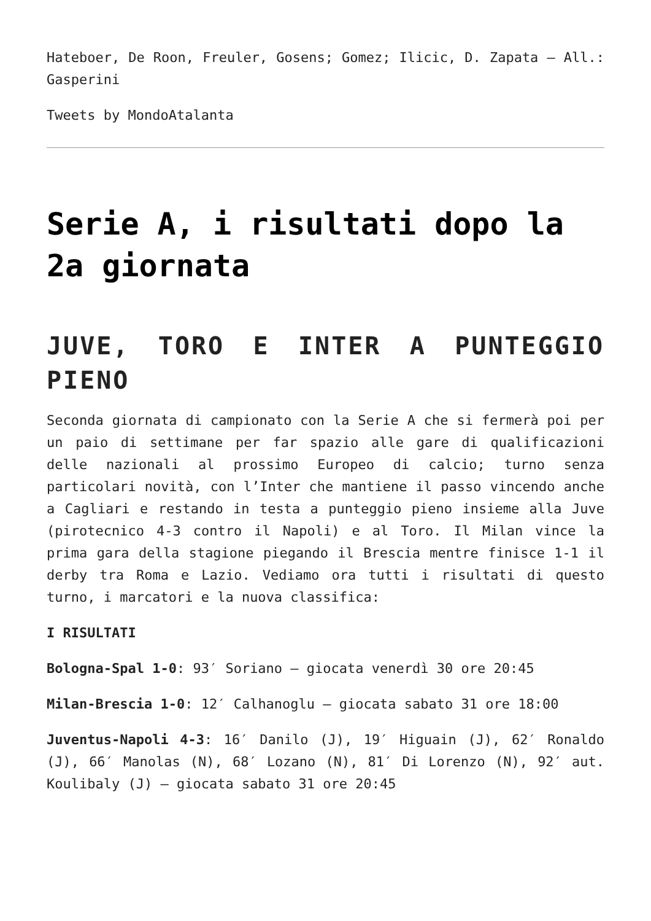Hateboer, De Roon, Freuler, Gosens; Gomez; Ilicic, D. Zapata – All.: Gasperini
Tweets by MondoAtalanta
Serie A, i risultati dopo la 2a giornata
JUVE, TORO E INTER A PUNTEGGIO PIENO
Seconda giornata di campionato con la Serie A che si fermerà poi per un paio di settimane per far spazio alle gare di qualificazioni delle nazionali al prossimo Europeo di calcio; turno senza particolari novità, con l’Inter che mantiene il passo vincendo anche a Cagliari e restando in testa a punteggio pieno insieme alla Juve (pirotecnico 4-3 contro il Napoli) e al Toro. Il Milan vince la prima gara della stagione piegando il Brescia mentre finisce 1-1 il derby tra Roma e Lazio. Vediamo ora tutti i risultati di questo turno, i marcatori e la nuova classifica:
I RISULTATI
Bologna-Spal 1-0: 93′ Soriano – giocata venerdì 30 ore 20:45
Milan-Brescia 1-0: 12′ Calhanoglu – giocata sabato 31 ore 18:00
Juventus-Napoli 4-3: 16′ Danilo (J), 19′ Higuain (J), 62′ Ronaldo (J), 66′ Manolas (N), 68′ Lozano (N), 81′ Di Lorenzo (N), 92′ aut. Koulibaly (J) – giocata sabato 31 ore 20:45